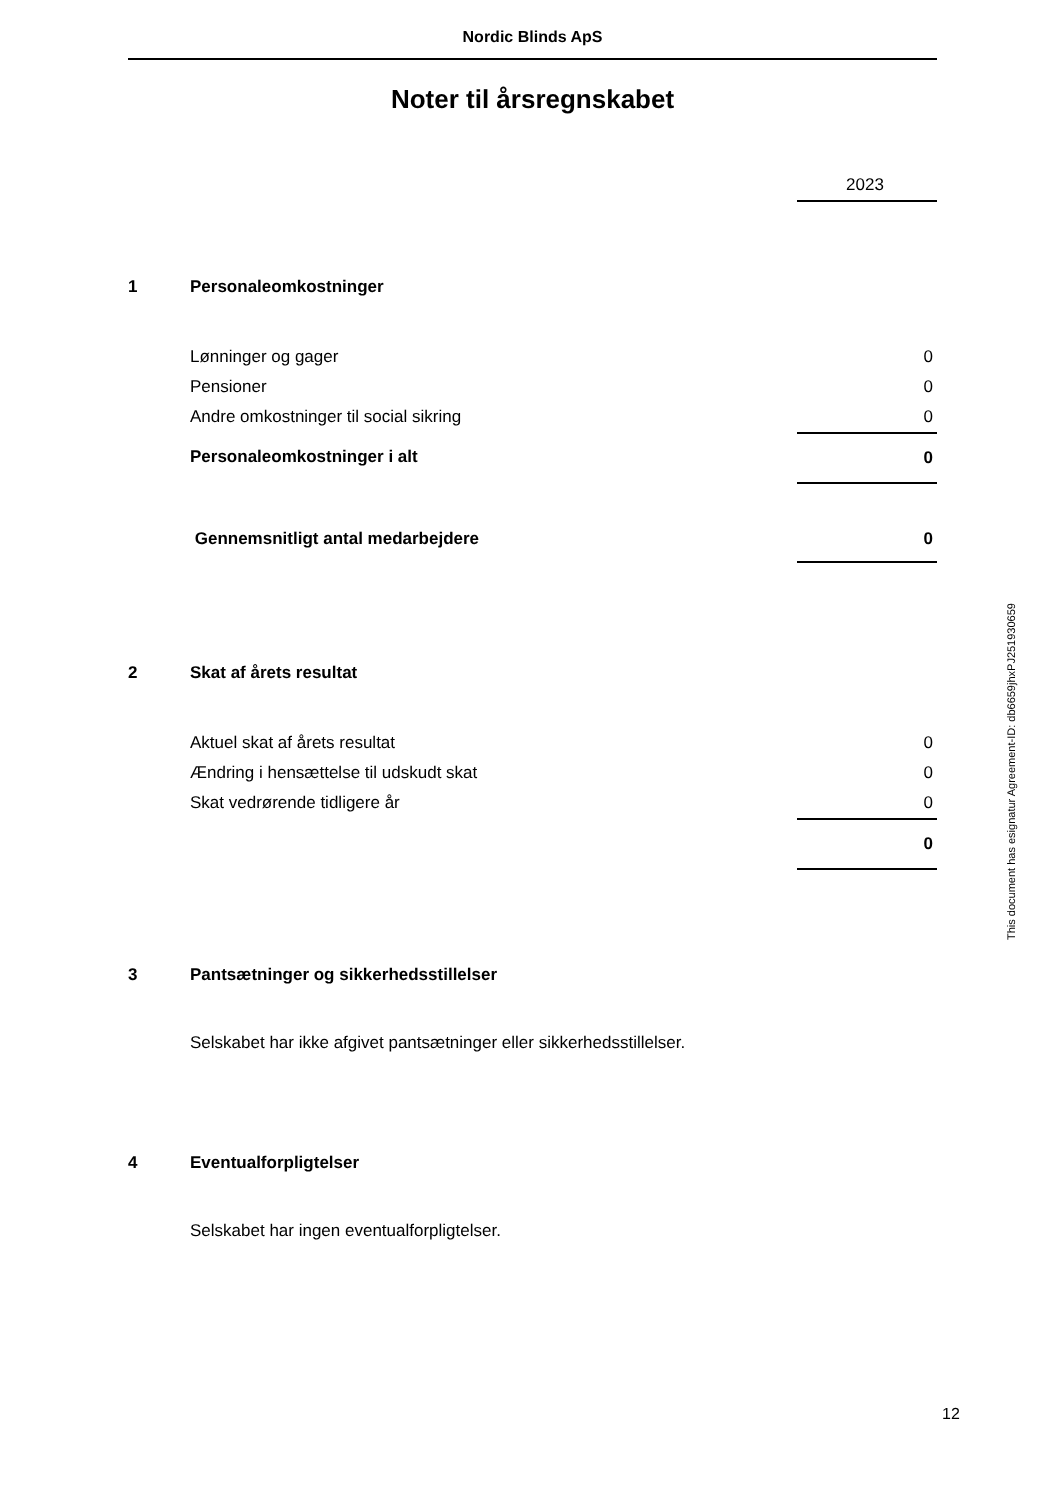Nordic Blinds ApS
Noter til årsregnskabet
| | | 2023 |
| 1 | Personaleomkostninger | |
| | Lønninger og gager | 0 |
| | Pensioner | 0 |
| | Andre omkostninger til social sikring | 0 |
| | Personaleomkostninger i alt | 0 |
| | Gennemsnitligt antal medarbejdere | 0 |
| 2 | Skat af årets resultat | |
| | Aktuel skat af årets resultat | 0 |
| | Ændring i hensættelse til udskudt skat | 0 |
| | Skat vedrørende tidligere år | 0 |
| | | 0 |
| 3 | Pantsætninger og sikkerhedsstillelser | |
| | Selskabet har ikke afgivet pantsætninger eller sikkerhedsstillelser. | |
| 4 | Eventualforpligtelser | |
| | Selskabet har ingen eventualforpligtelser. | |
This document has esignatur Agreement-ID: db6659jhxPJ251930659
12